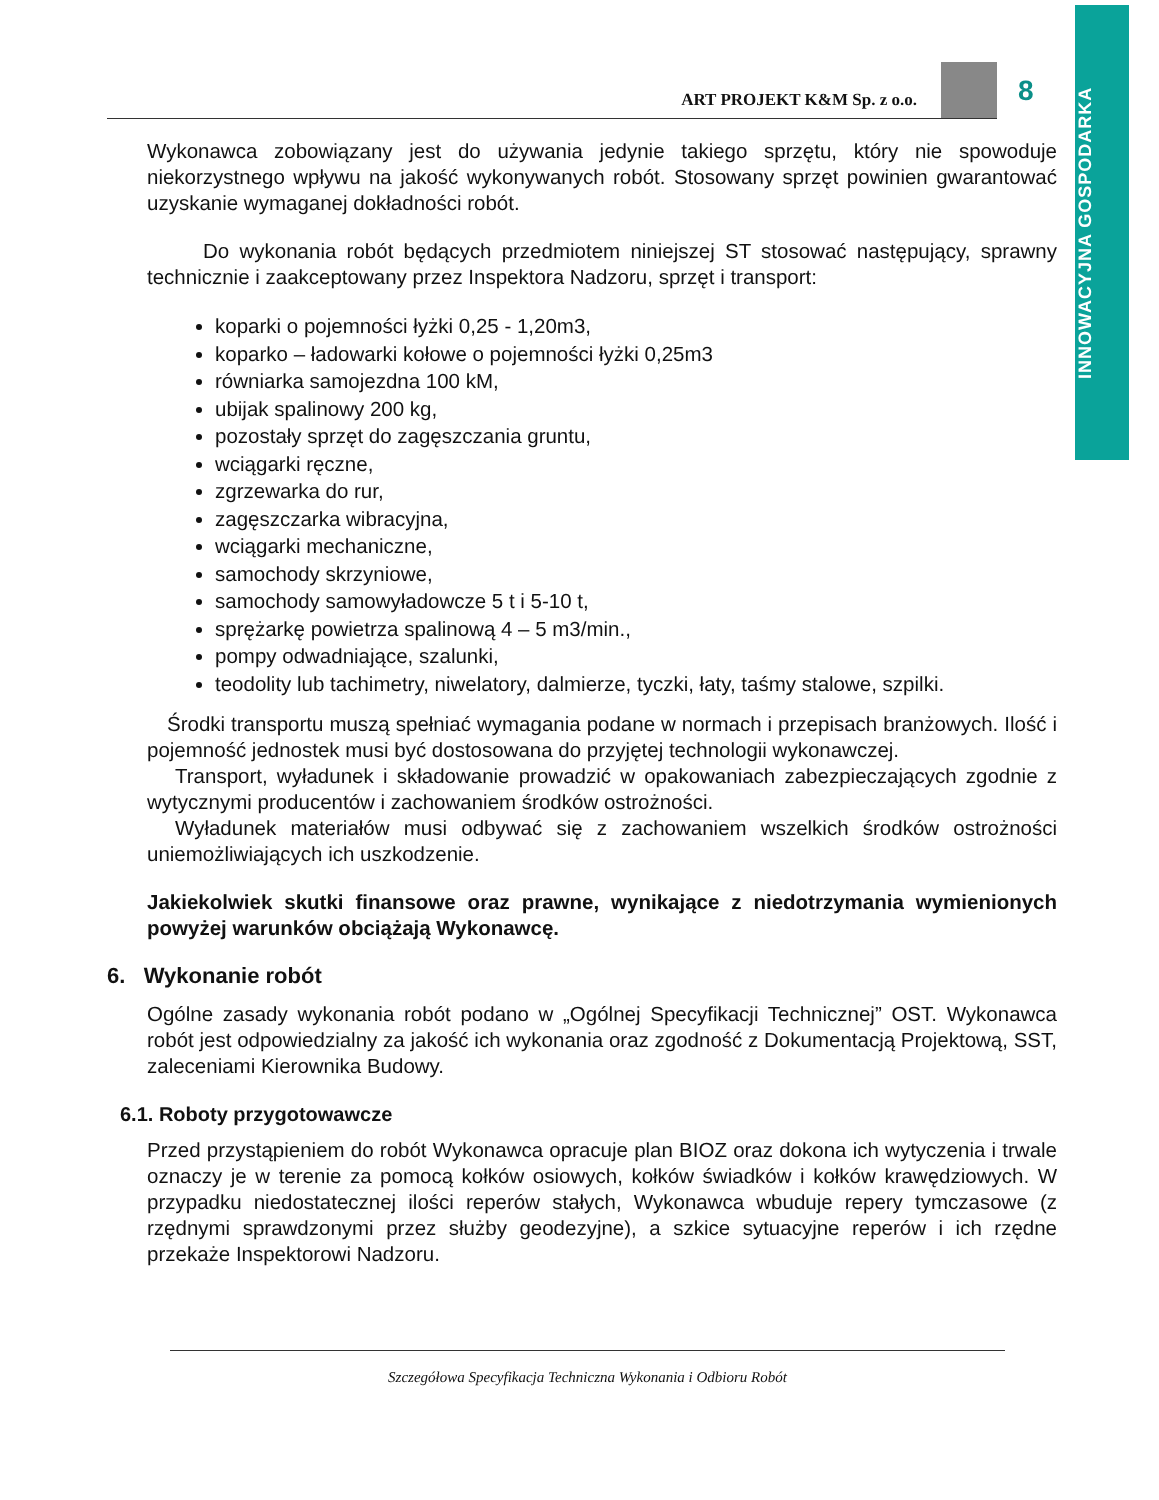INNOWACYJNA GOSPODARKA
ART PROJEKT K&M Sp. z o.o.
8
Wykonawca zobowiązany jest do używania jedynie takiego sprzętu, który nie spowoduje niekorzystnego wpływu na jakość wykonywanych robót. Stosowany sprzęt powinien gwarantować uzyskanie wymaganej dokładności robót.
Do wykonania robót będących przedmiotem niniejszej ST stosować następujący, sprawny technicznie i zaakceptowany przez Inspektora Nadzoru, sprzęt i transport:
koparki o pojemności łyżki 0,25 - 1,20m3,
koparko – ładowarki kołowe o pojemności łyżki 0,25m3
równiarka samojezdna 100 kM,
ubijak spalinowy 200 kg,
pozostały sprzęt do zagęszczania gruntu,
wciągarki ręczne,
zgrzewarka do rur,
zagęszczarka wibracyjna,
wciągarki mechaniczne,
samochody skrzyniowe,
samochody samowyładowcze 5 t i 5-10 t,
sprężarkę powietrza spalinową 4 – 5 m3/min.,
pompy odwadniające, szalunki,
teodolity lub tachimetry, niwelatory, dalmierze, tyczki, łaty, taśmy stalowe, szpilki.
Środki transportu muszą spełniać wymagania podane w normach i przepisach branżowych. Ilość i pojemność jednostek musi być dostosowana do przyjętej technologii wykonawczej.
Transport, wyładunek i składowanie prowadzić w opakowaniach zabezpieczających zgodnie z wytycznymi producentów i zachowaniem środków ostrożności.
Wyładunek materiałów musi odbywać się z zachowaniem wszelkich środków ostrożności uniemożliwiających ich uszkodzenie.
Jakiekolwiek skutki finansowe oraz prawne, wynikające z niedotrzymania wymienionych powyżej warunków obciążają Wykonawcę.
6. Wykonanie robót
Ogólne zasady wykonania robót podano w „Ogólnej Specyfikacji Technicznej” OST. Wykonawca robót jest odpowiedzialny za jakość ich wykonania oraz zgodność z Dokumentacją Projektową, SST, zaleceniami Kierownika Budowy.
6.1. Roboty przygotowawcze
Przed przystąpieniem do robót Wykonawca opracuje plan BIOZ oraz dokona ich wytyczenia i trwale oznaczy je w terenie za pomocą kołków osiowych, kołków świadków i kołków krawędziowych. W przypadku niedostatecznej ilości reperów stałych, Wykonawca wbuduje repery tymczasowe (z rzędnymi sprawdzonymi przez służby geodezyjne), a szkice sytuacyjne reperów i ich rzędne przekaże Inspektorowi Nadzoru.
Szczegółowa Specyfikacja Techniczna Wykonania i Odbioru Robót